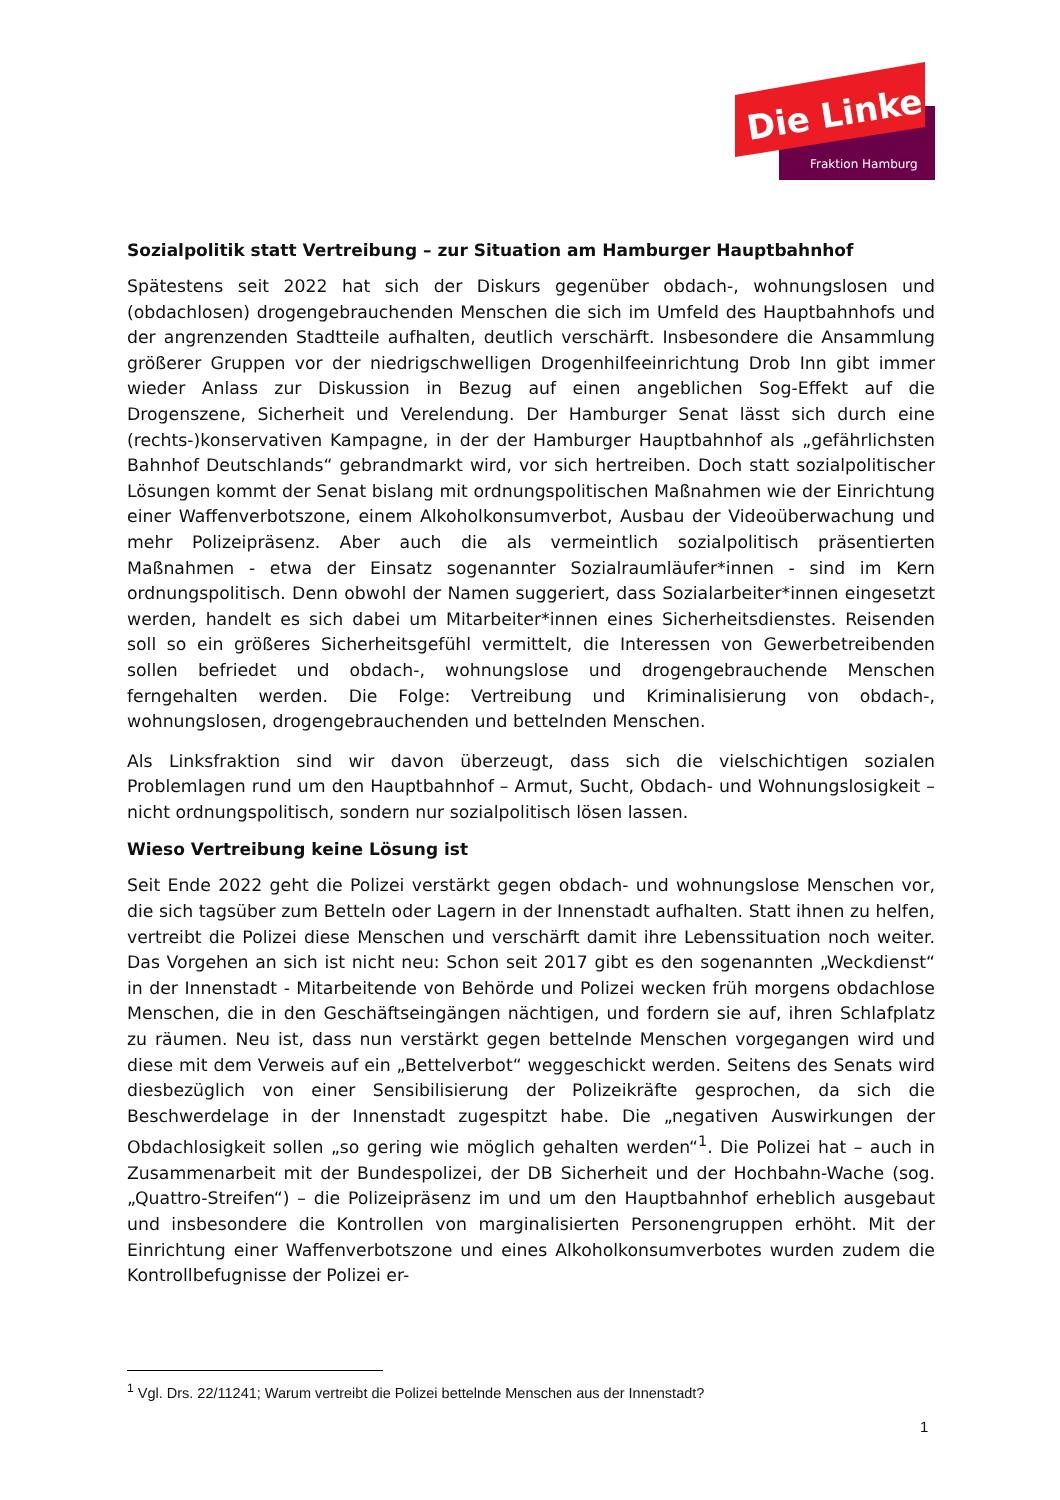Die Linke
Fraktion Hamburg
Sozialpolitik statt Vertreibung – zur Situation am Hamburger Hauptbahnhof
Spätestens seit 2022 hat sich der Diskurs gegenüber obdach-, wohnungslosen und (obdachlosen) drogengebrauchenden Menschen die sich im Umfeld des Hauptbahnhofs und der angrenzenden Stadtteile aufhalten, deutlich verschärft. Insbesondere die Ansammlung größerer Gruppen vor der niedrigschwelligen Drogenhilfeeinrichtung Drob Inn gibt immer wieder Anlass zur Diskussion in Bezug auf einen angeblichen Sog-Effekt auf die Drogenszene, Sicherheit und Verelendung. Der Hamburger Senat lässt sich durch eine (rechts-)konservativen Kampagne, in der der Hamburger Hauptbahnhof als „gefährlichsten Bahnhof Deutschlands“ gebrandmarkt wird, vor sich hertreiben. Doch statt sozialpolitischer Lösungen kommt der Senat bislang mit ordnungspolitischen Maßnahmen wie der Einrichtung einer Waffenverbotszone, einem Alkoholkonsumverbot, Ausbau der Videoüberwachung und mehr Polizeipräsenz. Aber auch die als vermeintlich sozialpolitisch präsentierten Maßnahmen - etwa der Einsatz sogenannter Sozialraumläufer*innen - sind im Kern ordnungspolitisch. Denn obwohl der Namen suggeriert, dass Sozialarbeiter*innen eingesetzt werden, handelt es sich dabei um Mitarbeiter*innen eines Sicherheitsdienstes. Reisenden soll so ein größeres Sicherheitsgefühl vermittelt, die Interessen von Gewerbetreibenden sollen befriedet und obdach-, wohnungslose und drogengebrauchende Menschen ferngehalten werden. Die Folge: Vertreibung und Kriminalisierung von obdach-, wohnungslosen, drogengebrauchenden und bettelnden Menschen.
Als Linksfraktion sind wir davon überzeugt, dass sich die vielschichtigen sozialen Problemlagen rund um den Hauptbahnhof – Armut, Sucht, Obdach- und Wohnungslosigkeit – nicht ordnungspolitisch, sondern nur sozialpolitisch lösen lassen.
Wieso Vertreibung keine Lösung ist
Seit Ende 2022 geht die Polizei verstärkt gegen obdach- und wohnungslose Menschen vor, die sich tagsüber zum Betteln oder Lagern in der Innenstadt aufhalten. Statt ihnen zu helfen, vertreibt die Polizei diese Menschen und verschärft damit ihre Lebenssituation noch weiter. Das Vorgehen an sich ist nicht neu: Schon seit 2017 gibt es den sogenannten „Weckdienst“ in der Innenstadt - Mitarbeitende von Behörde und Polizei wecken früh morgens obdachlose Menschen, die in den Geschäftseingängen nächtigen, und fordern sie auf, ihren Schlafplatz zu räumen. Neu ist, dass nun verstärkt gegen bettelnde Menschen vorgegangen wird und diese mit dem Verweis auf ein „Bettelverbot“ weggeschickt werden. Seitens des Senats wird diesbezüglich von einer Sensibilisierung der Polizeikräfte gesprochen, da sich die Beschwerdelage in der Innenstadt zugespitzt habe. Die „negativen Auswirkungen der Obdachlosigkeit sollen „so gering wie möglich gehalten werden“<sup>1</sup>. Die Polizei hat – auch in Zusammenarbeit mit der Bundespolizei, der DB Sicherheit und der Hochbahn-Wache (sog. „Quattro-Streifen“) – die Polizeipräsenz im und um den Hauptbahnhof erheblich ausgebaut und insbesondere die Kontrollen von marginalisierten Personengruppen erhöht. Mit der Einrichtung einer Waffenverbotszone und eines Alkoholkonsumverbotes wurden zudem die Kontrollbefugnisse der Polizei er-
<sup>1</sup> Vgl. Drs. 22/11241; Warum vertreibt die Polizei bettelnde Menschen aus der Innenstadt?
1